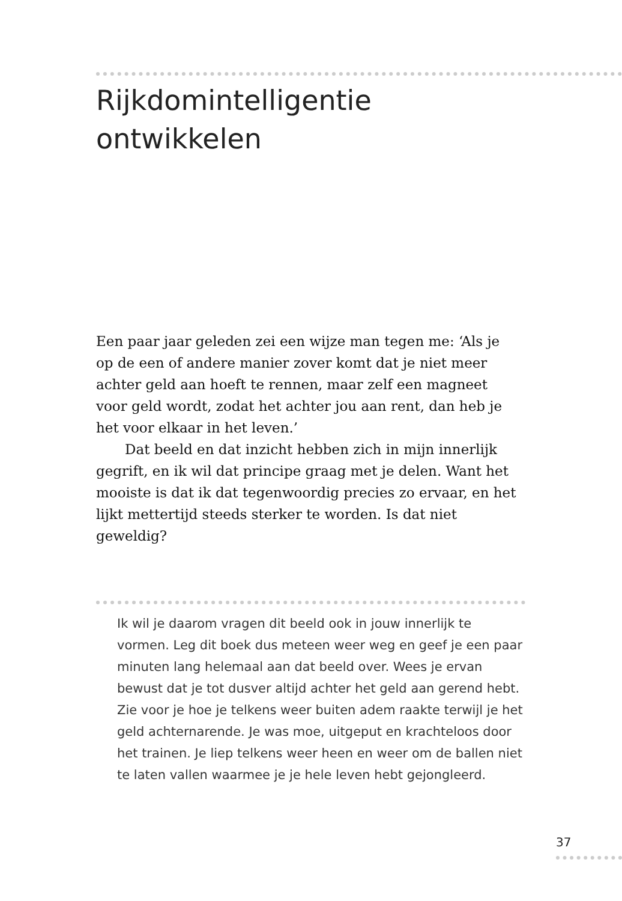Rijkdomintelligentie
ontwikkelen
Een paar jaar geleden zei een wijze man tegen me: ‘Als je op de een of andere manier zover komt dat je niet meer achter geld aan hoeft te rennen, maar zelf een magneet voor geld wordt, zodat het achter jou aan rent, dan heb je het voor elkaar in het leven.’
Dat beeld en dat inzicht hebben zich in mijn innerlijk gegrift, en ik wil dat principe graag met je delen. Want het mooiste is dat ik dat tegenwoordig precies zo ervaar, en het lijkt mettertijd steeds sterker te worden. Is dat niet geweldig?
Ik wil je daarom vragen dit beeld ook in jouw innerlijk te vormen. Leg dit boek dus meteen weer weg en geef je een paar minuten lang helemaal aan dat beeld over. Wees je ervan bewust dat je tot dusver altijd achter het geld aan gerend hebt. Zie voor je hoe je telkens weer buiten adem raakte terwijl je het geld achternarende. Je was moe, uitgeput en krachteloos door het trainen. Je liep telkens weer heen en weer om de ballen niet te laten vallen waarmee je je hele leven hebt gejongleerd.
37